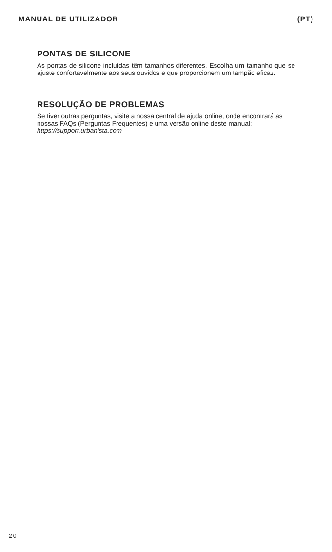MANUAL DE UTILIZADOR (PT)
PONTAS DE SILICONE
As pontas de silicone incluídas têm tamanhos diferentes. Escolha um tamanho que se ajuste confortavelmente aos seus ouvidos e que proporcionem um tampão eficaz.
RESOLUÇÃO DE PROBLEMAS
Se tiver outras perguntas, visite a nossa central de ajuda online, onde encontrará as nossas FAQs (Perguntas Frequentes) e uma versão online deste manual: https://support.urbanista.com
20